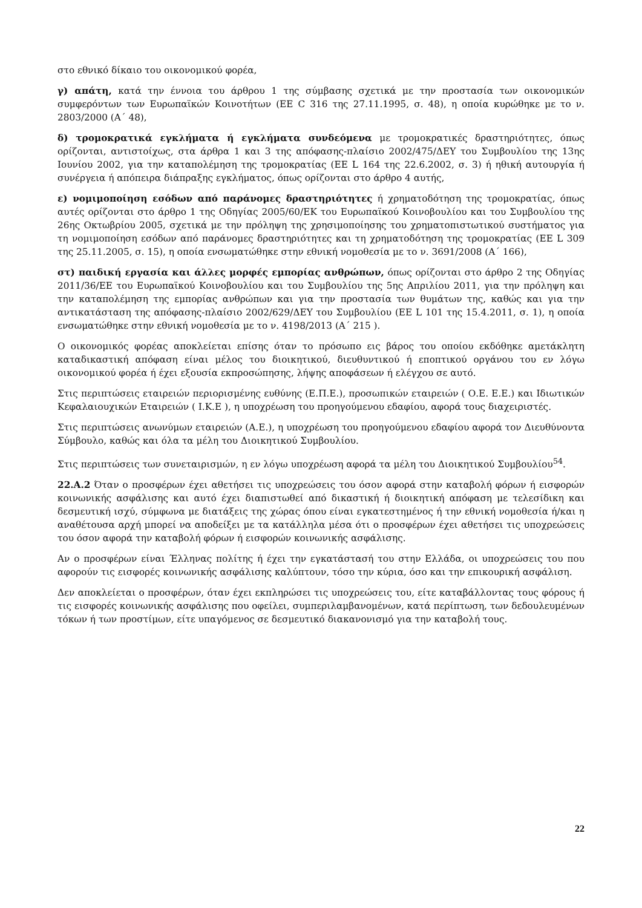στο εθνικό δίκαιο του οικονομικού φορέα,
γ) απάτη, κατά την έννοια του άρθρου 1 της σύμβασης σχετικά με την προστασία των οικονομικών συμφερόντων των Ευρωπαϊκών Κοινοτήτων (ΕΕ C 316 της 27.11.1995, σ. 48), η οποία κυρώθηκε με το ν. 2803/2000 (Α΄ 48),
δ) τρομοκρατικά εγκλήματα ή εγκλήματα συνδεόμενα με τρομοκρατικές δραστηριότητες, όπως ορίζονται, αντιστοίχως, στα άρθρα 1 και 3 της απόφασης-πλαίσιο 2002/475/ΔΕΥ του Συμβουλίου της 13ης Ιουνίου 2002, για την καταπολέμηση της τρομοκρατίας (ΕΕ L 164 της 22.6.2002, σ. 3) ή ηθική αυτουργία ή συνέργεια ή απόπειρα διάπραξης εγκλήματος, όπως ορίζονται στο άρθρο 4 αυτής,
ε) νομιμοποίηση εσόδων από παράνομες δραστηριότητες ή χρηματοδότηση της τρομοκρατίας, όπως αυτές ορίζονται στο άρθρο 1 της Οδηγίας 2005/60/ΕΚ του Ευρωπαϊκού Κοινοβουλίου και του Συμβουλίου της 26ης Οκτωβρίου 2005, σχετικά με την πρόληψη της χρησιμοποίησης του χρηματοπιστωτικού συστήματος για τη νομιμοποίηση εσόδων από παράνομες δραστηριότητες και τη χρηματοδότηση της τρομοκρατίας (ΕΕ L 309 της 25.11.2005, σ. 15), η οποία ενσωματώθηκε στην εθνική νομοθεσία με το ν. 3691/2008 (Α΄ 166),
στ) παιδική εργασία και άλλες μορφές εμπορίας ανθρώπων, όπως ορίζονται στο άρθρο 2 της Οδηγίας 2011/36/ΕΕ του Ευρωπαϊκού Κοινοβουλίου και του Συμβουλίου της 5ης Απριλίου 2011, για την πρόληψη και την καταπολέμηση της εμπορίας ανθρώπων και για την προστασία των θυμάτων της, καθώς και για την αντικατάσταση της απόφασης-πλαίσιο 2002/629/ΔΕΥ του Συμβουλίου (ΕΕ L 101 της 15.4.2011, σ. 1), η οποία ενσωματώθηκε στην εθνική νομοθεσία με το ν. 4198/2013 (Α΄ 215 ).
Ο οικονομικός φορέας αποκλείεται επίσης όταν το πρόσωπο εις βάρος του οποίου εκδόθηκε αμετάκλητη καταδικαστική απόφαση είναι μέλος του διοικητικού, διευθυντικού ή εποπτικού οργάνου του εν λόγω οικονομικού φορέα ή έχει εξουσία εκπροσώπησης, λήψης αποφάσεων ή ελέγχου σε αυτό.
Στις περιπτώσεις εταιρειών περιορισμένης ευθύνης (Ε.Π.Ε.), προσωπικών εταιρειών ( Ο.Ε. Ε.Ε.) και Ιδιωτικών Κεφαλαιουχικών Εταιρειών ( Ι.Κ.Ε ), η υποχρέωση του προηγούμενου εδαφίου, αφορά τους διαχειριστές.
Στις περιπτώσεις ανωνύμων εταιρειών (Α.Ε.), η υποχρέωση του προηγούμενου εδαφίου αφορά τον Διευθύνοντα Σύμβουλο, καθώς και όλα τα μέλη του Διοικητικού Συμβουλίου.
Στις περιπτώσεις των συνεταιρισμών, η εν λόγω υποχρέωση αφορά τα μέλη του Διοικητικού Συμβουλίου<sup>54</sup>.
22.Α.2 Όταν ο προσφέρων έχει αθετήσει τις υποχρεώσεις του όσον αφορά στην καταβολή φόρων ή εισφορών κοινωνικής ασφάλισης και αυτό έχει διαπιστωθεί από δικαστική ή διοικητική απόφαση με τελεσίδικη και δεσμευτική ισχύ, σύμφωνα με διατάξεις της χώρας όπου είναι εγκατεστημένος ή την εθνική νομοθεσία ή/και η αναθέτουσα αρχή μπορεί να αποδείξει με τα κατάλληλα μέσα ότι ο προσφέρων έχει αθετήσει τις υποχρεώσεις του όσον αφορά την καταβολή φόρων ή εισφορών κοινωνικής ασφάλισης.
Αν ο προσφέρων είναι Έλληνας πολίτης ή έχει την εγκατάστασή του στην Ελλάδα, οι υποχρεώσεις του που αφορούν τις εισφορές κοινωνικής ασφάλισης καλύπτουν, τόσο την κύρια, όσο και την επικουρική ασφάλιση.
Δεν αποκλείεται ο προσφέρων, όταν έχει εκπληρώσει τις υποχρεώσεις του, είτε καταβάλλοντας τους φόρους ή τις εισφορές κοινωνικής ασφάλισης που οφείλει, συμπεριλαμβανομένων, κατά περίπτωση, των δεδουλευμένων τόκων ή των προστίμων, είτε υπαγόμενος σε δεσμευτικό διακανονισμό για την καταβολή τους.
22